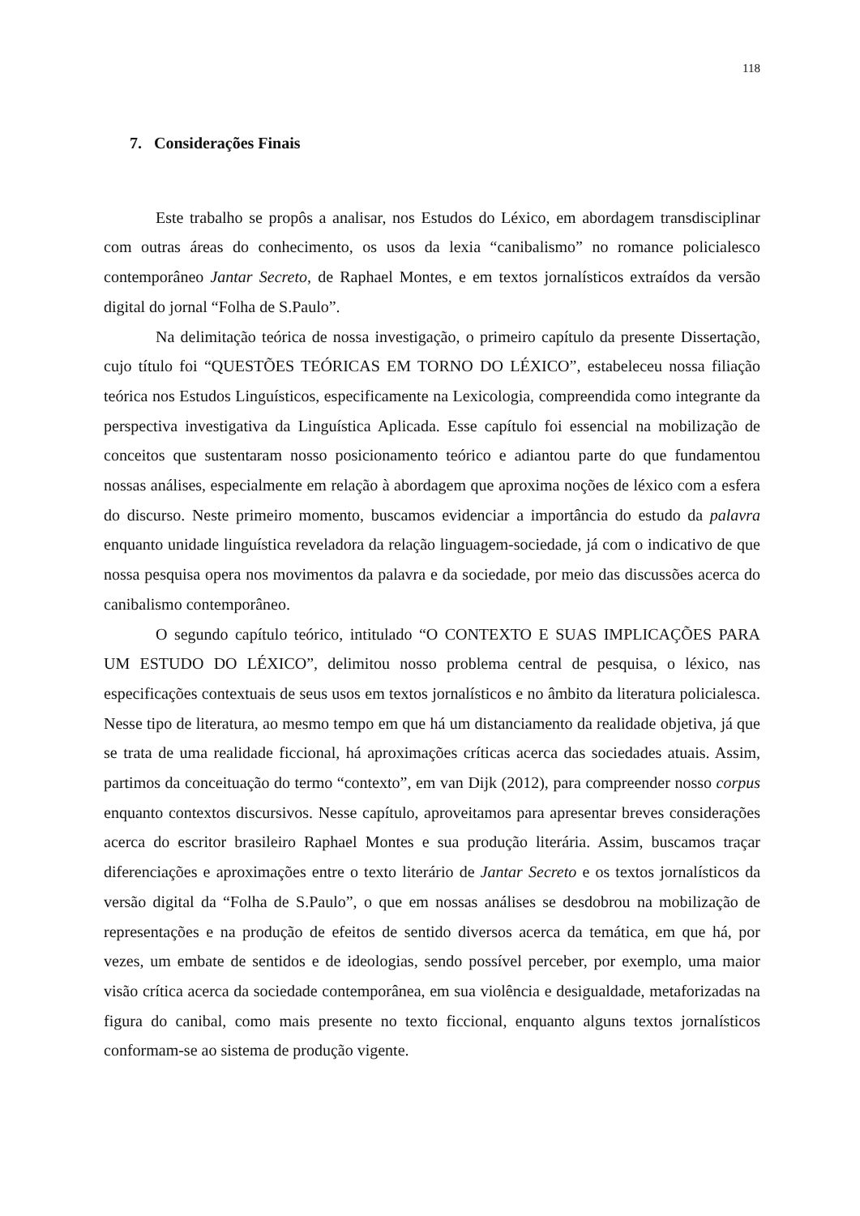118
7. Considerações Finais
Este trabalho se propôs a analisar, nos Estudos do Léxico, em abordagem transdisciplinar com outras áreas do conhecimento, os usos da lexia “canibalismo” no romance policialesco contemporâneo Jantar Secreto, de Raphael Montes, e em textos jornalísticos extraídos da versão digital do jornal “Folha de S.Paulo”.
Na delimitação teórica de nossa investigação, o primeiro capítulo da presente Dissertação, cujo título foi “QUESTÕES TEÓRICAS EM TORNO DO LÉXICO”, estabeleceu nossa filiação teórica nos Estudos Linguísticos, especificamente na Lexicologia, compreendida como integrante da perspectiva investigativa da Linguística Aplicada. Esse capítulo foi essencial na mobilização de conceitos que sustentaram nosso posicionamento teórico e adiantou parte do que fundamentou nossas análises, especialmente em relação à abordagem que aproxima noções de léxico com a esfera do discurso. Neste primeiro momento, buscamos evidenciar a importância do estudo da palavra enquanto unidade linguística reveladora da relação linguagem-sociedade, já com o indicativo de que nossa pesquisa opera nos movimentos da palavra e da sociedade, por meio das discussões acerca do canibalismo contemporâneo.
O segundo capítulo teórico, intitulado “O CONTEXTO E SUAS IMPLICAÇÕES PARA UM ESTUDO DO LÉXICO”, delimitou nosso problema central de pesquisa, o léxico, nas especificações contextuais de seus usos em textos jornalísticos e no âmbito da literatura policialesca. Nesse tipo de literatura, ao mesmo tempo em que há um distanciamento da realidade objetiva, já que se trata de uma realidade ficcional, há aproximações críticas acerca das sociedades atuais. Assim, partimos da conceituação do termo “contexto”, em van Dijk (2012), para compreender nosso corpus enquanto contextos discursivos. Nesse capítulo, aproveitamos para apresentar breves considerações acerca do escritor brasileiro Raphael Montes e sua produção literária. Assim, buscamos traçar diferenciações e aproximações entre o texto literário de Jantar Secreto e os textos jornalísticos da versão digital da “Folha de S.Paulo”, o que em nossas análises se desdobrou na mobilização de representações e na produção de efeitos de sentido diversos acerca da temática, em que há, por vezes, um embate de sentidos e de ideologias, sendo possível perceber, por exemplo, uma maior visão crítica acerca da sociedade contemporânea, em sua violência e desigualdade, metaforizadas na figura do canibal, como mais presente no texto ficcional, enquanto alguns textos jornalísticos conformam-se ao sistema de produção vigente.